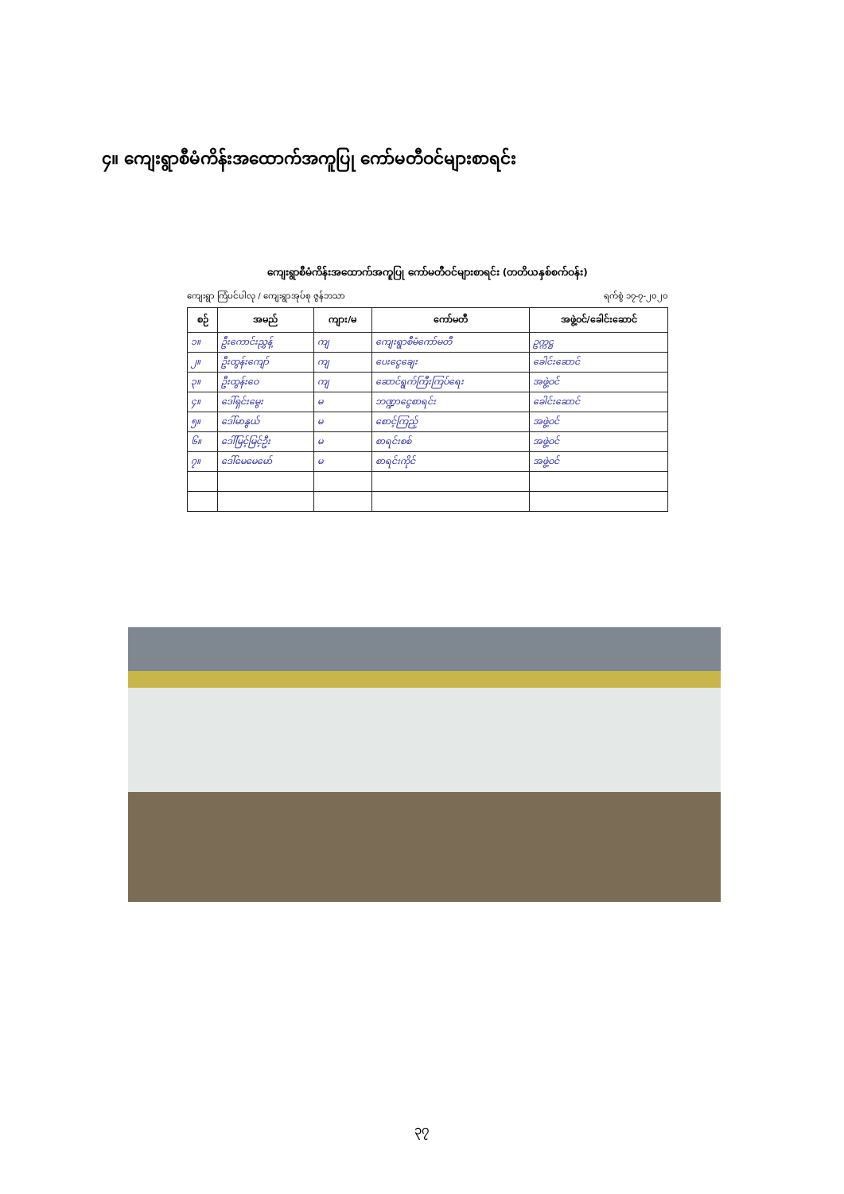၄။ ကျေးရွာစီမံကိန်းအထောက်အကူပြု ကော်မတီဝင်များစာရင်း
ကျေးရွာစီမံကိန်းအထောက်အကူပြု ကော်မတီဝင်များစာရင်း (တတိယနှစ်စက်ဝန်း)
ကျေးရွာ ကြံပင်ပါလု / ကျေးရွာအုပ်စု ဇွန်ဘသာ ရက်စွဲ ၁၇-၇-၂၀၂၀
| စဉ် | အမည် | ကျား/မ | ကော်မတီ | အဖွဲ့ဝင်/ခေါင်းဆောင် |
| --- | --- | --- | --- | --- |
| ၁။ | ဦးကောင်းညွှန့် | ကျ | ကျေးရွာစီမံကော်မတီ | ဥက္ကဋ္ဌ |
| ၂။ | ဦးထွန်းကျော် | ကျ | ပေးငွေချေး | ခေါင်းဆောင် |
| ၃။ | ဦးထွန်းဝေ | ကျ | ဆောင်ရွက်ကြီးကြပ်ရေး | အဖွဲ့ဝင် |
| ၄။ | ဒေါ်ရှင်းမွေး | မ | ဘဏ္ဍာငွေစာရင်း | ခေါင်းဆောင် |
| ၅။ | ဒေါ်မာနွယ် | မ | စောင့်ကြည့် | အဖွဲ့ဝင် |
| ၆။ | ဒေါ်မြင့်မြင့်ဦး | မ | စာရင်းစစ် | အဖွဲ့ဝင် |
| ၇။ | ဒေါ်မေမေမော် | မ | စာရင်းကိုင် | အဖွဲ့ဝင် |
၃၇